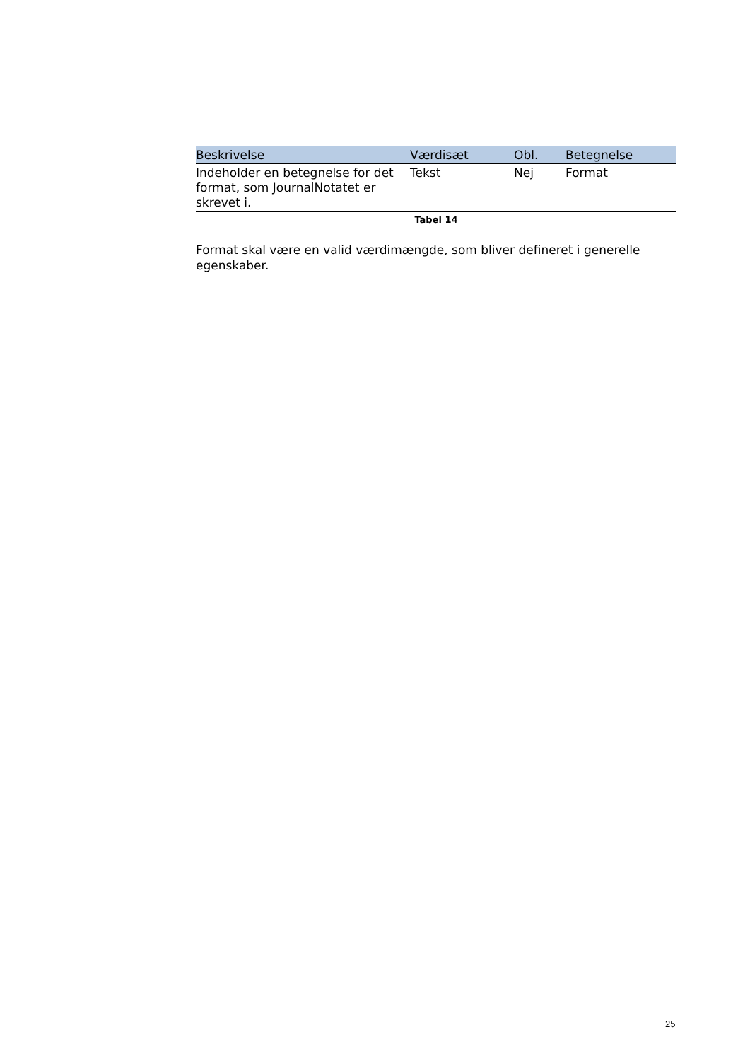| Beskrivelse | Værdisæt | Obl. | Betegnelse |
| --- | --- | --- | --- |
| Indeholder en betegnelse for det format, som JournalNotatet er skrevet i. | Tekst | Nej | Format |
Tabel 14
Format skal være en valid værdimængde, som bliver defineret i generelle egenskaber.
25